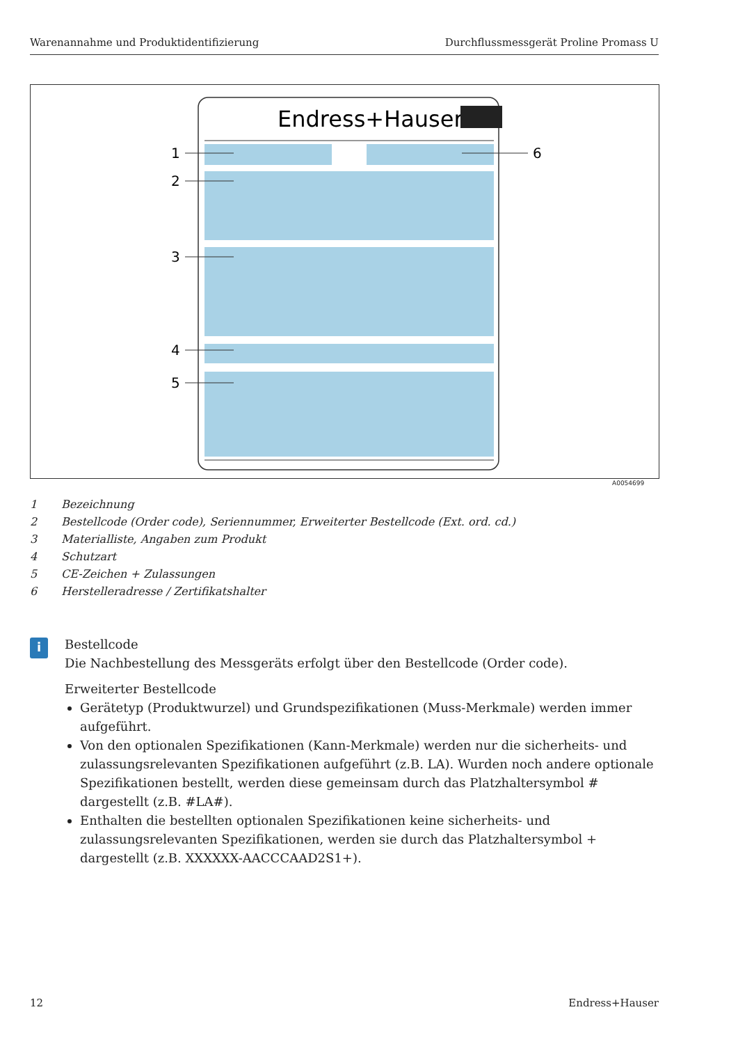Warenannahme und Produktidentifizierung Durchflussmessgerät Proline Promass U
Endress+Hauser
1
2
3
4
5
6
A0054699
1 Bezeichnung
2 Bestellcode (Order code), Seriennummer, Erweiterter Bestellcode (Ext. ord. cd.)
3 Materialliste, Angaben zum Produkt
4 Schutzart
5 CE-Zeichen + Zulassungen
6 Herstelleradresse / Zertifikatshalter
i
Bestellcode
Die Nachbestellung des Messgeräts erfolgt über den Bestellcode (Order code).
Erweiterter Bestellcode
Gerätetyp (Produktwurzel) und Grundspezifikationen (Muss-Merkmale) werden immer aufgeführt.
Von den optionalen Spezifikationen (Kann-Merkmale) werden nur die sicherheits- und zulassungsrelevanten Spezifikationen aufgeführt (z.B. LA). Wurden noch andere optionale Spezifikationen bestellt, werden diese gemeinsam durch das Platzhaltersymbol # dargestellt (z.B. #LA#).
Enthalten die bestellten optionalen Spezifikationen keine sicherheits- und zulassungsrelevanten Spezifikationen, werden sie durch das Platzhaltersymbol + dargestellt (z.B. XXXXXX-AACCCAAD2S1+).
12 Endress+Hauser